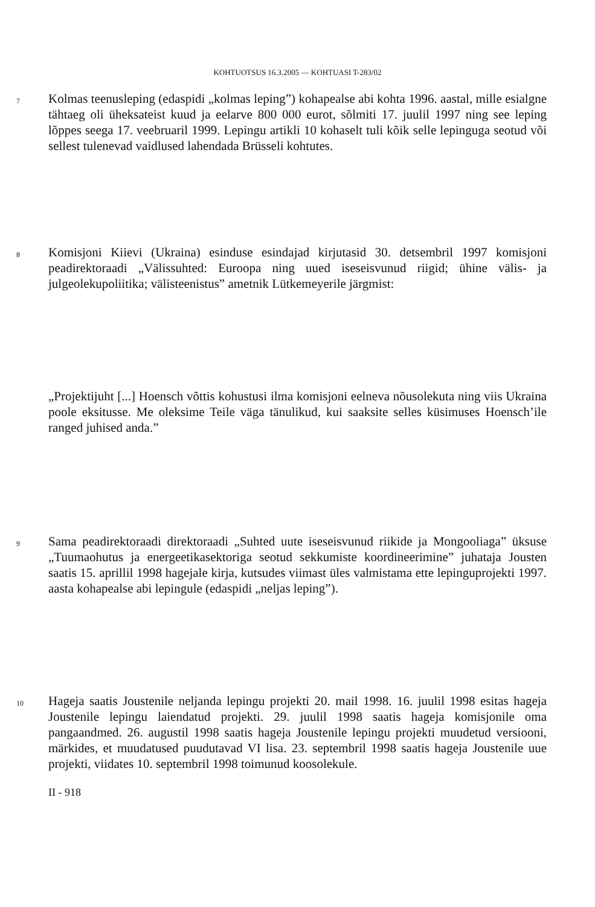KOHTUOTSUS 16.3.2005 — KOHTUASI T-283/02
7
Kolmas teenusleping (edaspidi „kolmas leping”) kohapealse abi kohta 1996. aastal, mille esialgne tähtaeg oli üheksateist kuud ja eelarve 800 000 eurot, sõlmiti 17. juulil 1997 ning see leping lõppes seega 17. veebruaril 1999. Lepingu artikli 10 kohaselt tuli kõik selle lepinguga seotud või sellest tulenevad vaidlused lahendada Brüsseli kohtutes.
8
Komisjoni Kiievi (Ukraina) esinduse esindajad kirjutasid 30. detsembril 1997 komisjoni peadirektoraadi „Välissuhted: Euroopa ning uued iseseisvunud riigid; ühine välis- ja julgeolekupoliitika; välisteenistus” ametnik Lütkemeyerile järgmist:
„Projektijuht [...] Hoensch võttis kohustusi ilma komisjoni eelneva nõusolekuta ning viis Ukraina poole eksitusse. Me oleksime Teile väga tänulikud, kui saaksite selles küsimuses Hoensch’ile ranged juhised anda.”
9
Sama peadirektoraadi direktoraadi „Suhted uute iseseisvunud riikide ja Mongooliaga” üksuse „Tuumaohutus ja energeetikasektoriga seotud sekkumiste koordineerimine” juhataja Jousten saatis 15. aprillil 1998 hagejale kirja, kutsudes viimast üles valmistama ette lepinguprojekti 1997. aasta kohapealse abi lepingule (edaspidi „neljas leping”).
10
Hageja saatis Joustenile neljanda lepingu projekti 20. mail 1998. 16. juulil 1998 esitas hageja Joustenile lepingu laiendatud projekti. 29. juulil 1998 saatis hageja komisjonile oma pangaandmed. 26. augustil 1998 saatis hageja Joustenile lepingu projekti muudetud versiooni, märkides, et muudatused puudutavad VI lisa. 23. septembril 1998 saatis hageja Joustenile uue projekti, viidates 10. septembril 1998 toimunud koosolekule.
II - 918